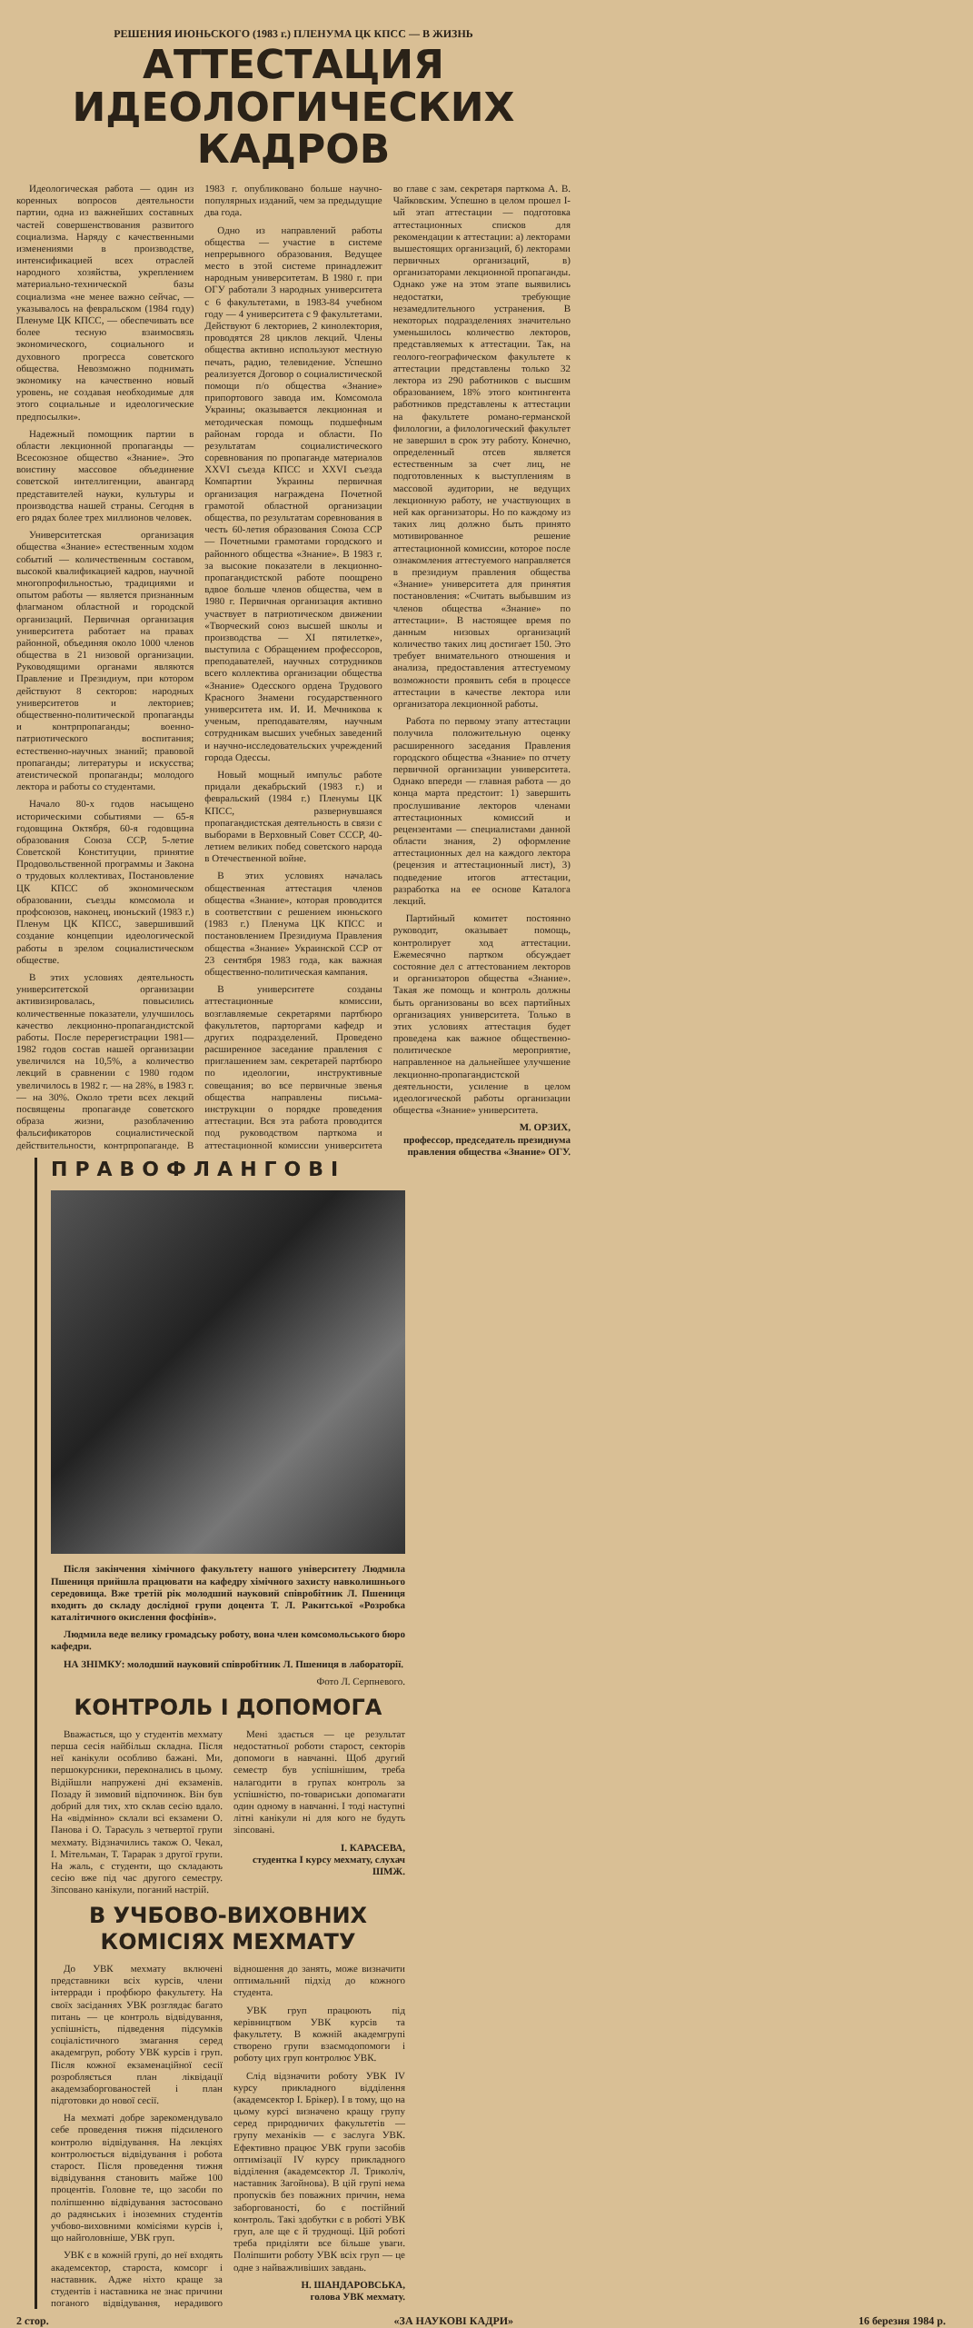РЕШЕНИЯ ИЮНЬСКОГО (1983 г.) ПЛЕНУМА ЦК КПСС — В ЖИЗНЬ
АТТЕСТАЦИЯ
ИДЕОЛОГИЧЕСКИХ
КАДРОВ
Идеологическая работа — один из коренных вопросов деятельности партии, одна из важнейших составных частей совершенствования развитого социализма. Наряду с качественными изменениями в производстве, интенсификацией всех отраслей народного хозяйства, укреплением материально-технической базы социализма «не менее важно сейчас, — указывалось на февральском (1984 году) Пленуме ЦК КПСС, — обеспечивать все более тесную взаимосвязь экономического, социального и духовного прогресса советского общества. Невозможно поднимать экономику на качественно новый уровень, не создавая необходимые для этого социальные и идеологические предпосылки».
Надежный помощник партии в области лекционной пропаганды — Всесоюзное общество «Знание». Это воистину массовое объединение советской интеллигенции, авангард представителей науки, культуры и производства нашей страны. Сегодня в его рядах более трех миллионов человек.
Университетская организация общества «Знание» естественным ходом событий — количественным составом, высокой квалификацией кадров, научной многопрофильностью, традициями и опытом работы — является признанным флагманом областной и городской организаций. Первичная организация университета работает на правах районной, объединяя около 1000 членов общества в 21 низовой организации. Руководящими органами являются Правление и Президиум, при котором действуют 8 секторов: народных университетов и лекториев; общественно-политической пропаганды и контрпропаганды; военно-патриотического воспитания; естественно-научных знаний; правовой пропаганды; литературы и искусства; атеистической пропаганды; молодого лектора и работы со студентами.
Начало 80-х годов насыщено историческими событиями — 65-я годовщина Октября, 60-я годовщина образования Союза ССР, 5-летие Советской Конституции, принятие Продовольственной программы и Закона о трудовых коллективах, Постановление ЦК КПСС об экономическом образовании, съезды комсомола и профсоюзов, наконец, июньский (1983 г.) Пленум ЦК КПСС, завершивший создание концепции идеологической работы в зрелом социалистическом обществе.
В этих условиях деятельность университетской организации активизировалась, повысились количественные показатели, улучшилось качество лекционно-пропагандистской работы. После перерегистрации 1981—1982 годов состав нашей организации увеличился на 10,5%, а количество лекций в сравнении с 1980 годом увеличилось в 1982 г. — на 28%, в 1983 г. — на 30%. Около трети всех лекций посвящены пропаганде советского образа жизни, разоблачению фальсификаторов социалистической действительности, контрпропаганде. В 1983 г. опубликовано больше научно-популярных изданий, чем за предыдущие два года.
Одно из направлений работы общества — участие в системе непрерывного образования. Ведущее место в этой системе принадлежит народным университетам. В 1980 г. при ОГУ работали 3 народных университета с 6 факультетами, в 1983-84 учебном году — 4 университета с 9 факультетами. Действуют 6 лекториев, 2 кинолектория, проводятся 28 циклов лекций. Члены общества активно используют местную печать, радио, телевидение. Успешно реализуется Договор о социалистической помощи п/о общества «Знание» припортового завода им. Комсомола Украины; оказывается лекционная и методическая помощь подшефным районам города и области. По результатам социалистического соревнования по пропаганде материалов XXVI съезда КПСС и XXVI съезда Компартии Украины первичная организация награждена Почетной грамотой областной организации общества, по результатам соревнования в честь 60-летия образования Союза ССР — Почетными грамотами городского и районного общества «Знание». В 1983 г. за высокие показатели в лекционно-пропагандистской работе поощрено вдвое больше членов общества, чем в 1980 г. Первичная организация активно участвует в патриотическом движении «Творческий союз высшей школы и производства — XI пятилетке», выступила с Обращением профессоров, преподавателей, научных сотрудников всего коллектива организации общества «Знание» Одесского ордена Трудового Красного Знамени государственного университета им. И. И. Мечникова к ученым, преподавателям, научным сотрудникам высших учебных заведений и научно-исследовательских учреждений города Одессы.
Новый мощный импульс работе придали декабрьский (1983 г.) и февральский (1984 г.) Пленумы ЦК КПСС, развернувшаяся пропагандистская деятельность в связи с выборами в Верховный Совет СССР, 40-летием великих побед советского народа в Отечественной войне.
В этих условиях началась общественная аттестация членов общества «Знание», которая проводится в соответствии с решением июньского (1983 г.) Пленума ЦК КПСС и постановлением Президиума Правления общества «Знание» Украинской ССР от 23 сентября 1983 года, как важная общественно-политическая кампания.
В университете созданы аттестационные комиссии, возглавляемые секретарями партбюро факультетов, парторгами кафедр и других подразделений. Проведено расширенное заседание правления с приглашением зам. секретарей партбюро по идеологии, инструктивные совещания; во все первичные звенья общества направлены письма-инструкции о порядке проведения аттестации. Вся эта работа проводится под руководством парткома и аттестационной комиссии университета во главе с зам. секретаря парткома А. В. Чайковским. Успешно в целом прошел I-ый этап аттестации — подготовка аттестационных списков для рекомендации к аттестации: а) лекторами вышестоящих организаций, б) лекторами первичных организаций, в) организаторами лекционной пропаганды. Однако уже на этом этапе выявились недостатки, требующие незамедлительного устранения. В некоторых подразделениях значительно уменьшилось количество лекторов, представляемых к аттестации. Так, на геолого-географическом факультете к аттестации представлены только 32 лектора из 290 работников с высшим образованием, 18% этого контингента работников представлены к аттестации на факультете романо-германской филологии, а филологический факультет не завершил в срок эту работу. Конечно, определенный отсев является естественным за счет лиц, не подготовленных к выступлениям в массовой аудитории, не ведущих лекционную работу, не участвующих в ней как организаторы. Но по каждому из таких лиц должно быть принято мотивированное решение аттестационной комиссии, которое после ознакомления аттестуемого направляется в президиум правления общества «Знание» университета для принятия постановления: «Считать выбывшим из членов общества «Знание» по аттестации». В настоящее время по данным низовых организаций количество таких лиц достигает 150. Это требует внимательного отношения и анализа, предоставления аттестуемому возможности проявить себя в процессе аттестации в качестве лектора или организатора лекционной работы.
Работа по первому этапу аттестации получила положительную оценку расширенного заседания Правления городского общества «Знание» по отчету первичной организации университета. Однако впереди — главная работа — до конца марта предстоит: 1) завершить прослушивание лекторов членами аттестационных комиссий и рецензентами — специалистами данной области знания, 2) оформление аттестационных дел на каждого лектора (рецензия и аттестационный лист), 3) подведение итогов аттестации, разработка на ее основе Каталога лекций.
Партийный комитет постоянно руководит, оказывает помощь, контролирует ход аттестации. Ежемесячно партком обсуждает состояние дел с аттестованием лекторов и организаторов общества «Знание». Такая же помощь и контроль должны быть организованы во всех партийных организациях университета. Только в этих условиях аттестация будет проведена как важное общественно-политическое мероприятие, направленное на дальнейшее улучшение лекционно-пропагандистской деятельности, усиление в целом идеологической работы организации общества «Знание» университета.
М. ОРЗИХ,
профессор, председатель президиума правления общества «Знание» ОГУ.
ПРАВОФЛАНГОВІ
Після закінчення хімічного факультету нашого університету Людмила Пшениця прийшла працювати на кафедру хімічного захисту навколишнього середовища. Вже третій рік молодший науковий співробітник Л. Пшениця входить до складу дослідної групи доцента Т. Л. Ракитської «Розробка каталітичного окислення фосфінів».
Людмила веде велику громадську роботу, вона член комсомольського бюро кафедри.
НА ЗНІМКУ: молодший науковий співробітник Л. Пшениця в лабораторії.
Фото Л. Серпневого.
КОНТРОЛЬ І ДОПОМОГА
Вважається, що у студентів мехмату перша сесія найбільш складна. Після неї канікули особливо бажані. Ми, першокурсники, переконались в цьому. Відійшли напружені дні екзаменів. Позаду й зимовий відпочинок. Він був добрий для тих, хто склав сесію вдало. На «відмінно» склали всі екзамени О. Панова і О. Тарасуль з четвертої групи мехмату. Відзначились також О. Чекал, І. Мітельман, Т. Тарарак з другої групи. На жаль, є студенти, що складають сесію вже під час другого семестру. Зіпсовано канікули, поганий настрій.
Мені здається — це результат недостатньої роботи старост, секторів допомоги в навчанні. Щоб другий семестр був успішнішим, треба налагодити в групах контроль за успішністю, по-товариськи допомагати один одному в навчанні. І тоді наступні літні канікули ні для кого не будуть зіпсовані.
І. КАРАСЕВА,
студентка І курсу мехмату, слухач ШМЖ.
В УЧБОВО-ВИХОВНИХ
КОМІСІЯХ МЕХМАТУ
До УВК мехмату включені представники всіх курсів, члени інтерради і профбюро факультету. На своїх засіданнях УВК розглядає багато питань — це контроль відвідування, успішність, підведення підсумків соціалістичного змагання серед академгруп, роботу УВК курсів і груп. Після кожної екзаменаційної сесії розробляється план ліквідації академзаборгованостей і план підготовки до нової сесії.
На мехматі добре зарекомендувало себе проведення тижня підсиленого контролю відвідування. На лекціях контролюється відвідування і робота старост. Після проведення тижня відвідування становить майже 100 процентів. Головне те, що засоби по поліпшенню відвідування застосовано до радянських і іноземних студентів учбово-виховними комісіями курсів і, що найголовніше, УВК груп.
УВК є в кожній групі, до неї входять академсектор, староста, комсорг і наставник. Адже ніхто краще за студентів і наставника не знає причини поганого відвідування, нерадивого відношення до занять, може визначити оптимальний підхід до кожного студента.
УВК груп працюють під керівництвом УВК курсів та факультету. В кожній академгрупі створено групи взаємодопомоги і роботу цих груп контролює УВК.
Слід відзначити роботу УВК IV курсу прикладного відділення (академсектор І. Брікер). І в тому, що на цьому курсі визначено кращу групу серед природничих факультетів — групу механіків — є заслуга УВК. Ефективно працює УВК групи засобів оптимізації IV курсу прикладного відділення (академсектор Л. Триколіч, наставник Загойнова). В цій групі нема пропусків без поважних причин, нема заборгованості, бо є постійний контроль. Такі здобутки є в роботі УВК груп, але ще є й труднощі. Цій роботі треба приділяти все більше уваги. Поліпшити роботу УВК всіх груп — це одне з найважливіших завдань.
Н. ШАНДАРОВСЬКА,
голова УВК мехмату.
2 стор. «ЗА НАУКОВІ КАДРИ» 16 березня 1984 р.